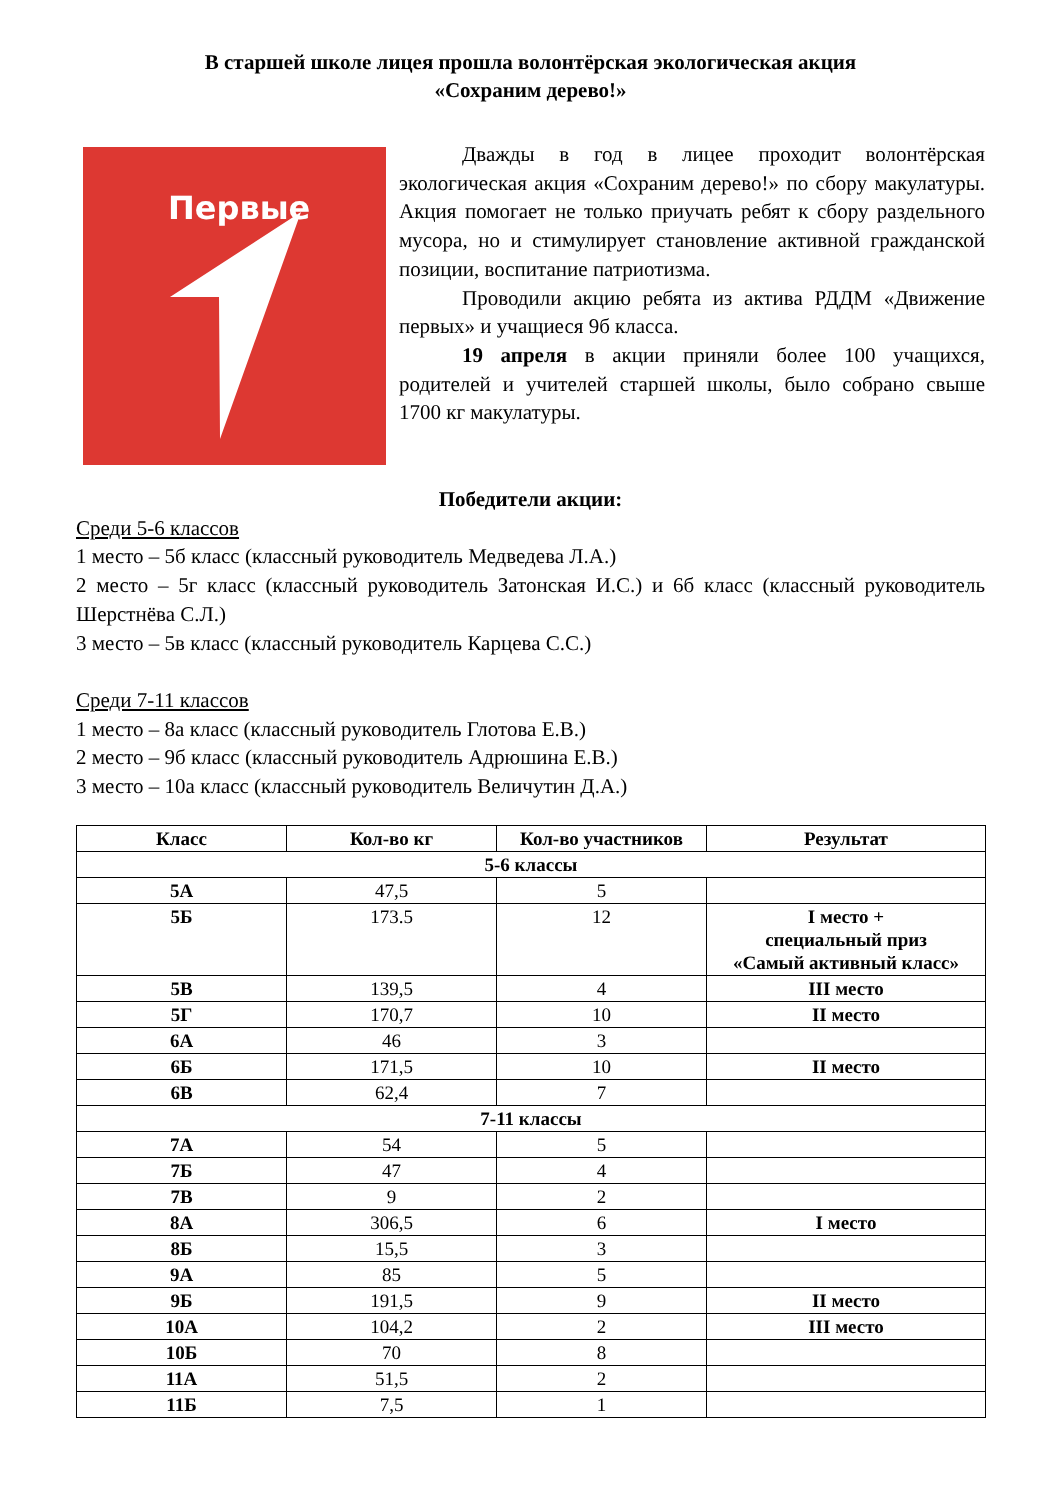В старшей школе лицея прошла волонтёрская экологическая акция
«Сохраним дерево!»
Первые
Дважды в год в лицее проходит волонтёрская экологическая акция «Сохраним дерево!» по сбору макулатуры. Акция помогает не только приучать ребят к сбору раздельного мусора, но и стимулирует становление активной гражданской позиции, воспитание патриотизма.
Проводили акцию ребята из актива РДДМ «Движение первых» и учащиеся 9б класса.
19 апреля в акции приняли более 100 учащихся, родителей и учителей старшей школы, было собрано свыше 1700 кг макулатуры.
Победители акции:
Среди 5-6 классов
1 место – 5б класс (классный руководитель Медведева Л.А.)
2 место – 5г класс (классный руководитель Затонская И.С.) и 6б класс (классный руководитель Шерстнёва С.Л.)
3 место – 5в класс (классный руководитель Карцева С.С.)
Среди 7-11 классов
1 место – 8а класс (классный руководитель Глотова Е.В.)
2 место – 9б класс (классный руководитель Адрюшина Е.В.)
3 место – 10а класс (классный руководитель Величутин Д.А.)
| Класс | Кол-во кг | Кол-во участников | Результат |
| --- | --- | --- | --- |
| 5-6 классы | | | |
| 5А | 47,5 | 5 | |
| 5Б | 173.5 | 12 | I место + специальный приз «Самый активный класс» |
| 5В | 139,5 | 4 | III место |
| 5Г | 170,7 | 10 | II место |
| 6А | 46 | 3 | |
| 6Б | 171,5 | 10 | II место |
| 6В | 62,4 | 7 | |
| 7-11 классы | | | |
| 7А | 54 | 5 | |
| 7Б | 47 | 4 | |
| 7В | 9 | 2 | |
| 8А | 306,5 | 6 | I место |
| 8Б | 15,5 | 3 | |
| 9А | 85 | 5 | |
| 9Б | 191,5 | 9 | II место |
| 10А | 104,2 | 2 | III место |
| 10Б | 70 | 8 | |
| 11А | 51,5 | 2 | |
| 11Б | 7,5 | 1 | |